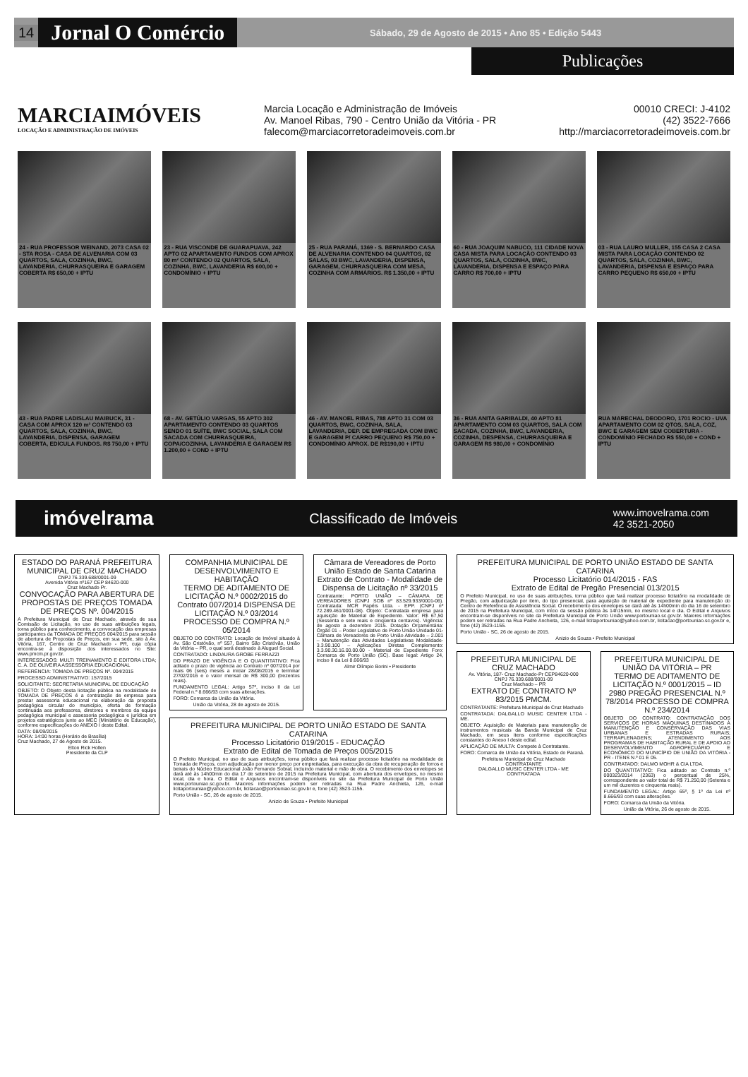14 Jornal O Comércio Sábado, 29 de Agosto de 2015 • Ano 85 • Edição 5443
Publicações
MARCIAIMÓVEIS
LOCAÇÃO E ADMINISTRAÇÃO DE IMÓVEIS
Marcia Locação e Administração de Imóveis
Av. Manoel Ribas, 790 - Centro União da Vitória - PR
falecom@marciacorretoradeimoveis.com.br
00010 CRECI: J-4102
(42) 3522-7666
http://marciacorretoradeimoveis.com.br
24 - RUA PROFESSOR WEINAND, 2073 CASA 02 - STA ROSA - CASA DE ALVENARIA COM 03 QUARTOS, SALA, COZINHA, BWC, LAVANDERIA, CHURRASQUEIRA E GARAGEM COBERTA R$ 650,00 + IPTU
23 - RUA VISCONDE DE GUARAPUAVA, 242 APTO 02 APARTAMENTO FUNDOS COM APROX 80 m² CONTENDO 02 QUARTOS, SALA, COZINHA, BWC, LAVANDERIA R$ 600,00 + CONDOMÍNIO + IPTU
25 - RUA PARANÁ, 1369 - S. BERNARDO CASA DE ALVENARIA CONTENDO 04 QUARTOS, 02 SALAS, 03 BWC, LAVANDERIA, DISPENSA, GARAGEM, CHURRASQUEIRA COM MESA, COZINHA COM ARMÁRIOS. R$ 1.350,00 + IPTU
60 - RUA JOAQUIM NABUCO, 111 CIDADE NOVA CASA MISTA PARA LOCAÇÃO CONTENDO 03 QUARTOS, SALA, COZINHA, BWC, LAVANDERIA, DISPENSA E ESPAÇO PARA CARRO R$ 700,00 + IPTU
03 - RUA LAURO MULLER, 155 CASA 2 CASA MISTA PARA LOCAÇÃO CONTENDO 02 QUARTOS, SALA, COZINHA, BWC, LAVANDERIA, DISPENSA E ESPAÇO PARA CARRO PEQUENO R$ 650,00 + IPTU
43 - RUA PADRE LADISLAU MAIBUCK, 31 - CASA COM APROX 120 m² CONTENDO 03 QUARTOS, SALA, COZINHA, BWC, LAVANDERIA, DISPENSA, GARAGEM COBERTA, EDÍCULA FUNDOS. R$ 750,00 + IPTU
68 - AV. GETÚLIO VARGAS, 55 APTO 302 APARTAMENTO CONTENDO 03 QUARTOS SENDO 01 SUÍTE, BWC SOCIAL, SALA COM SACADA COM CHURRASQUEIRA, COPA/COZINHA, LAVANDERIA E GARAGEM R$ 1.200,00 + COND + IPTU
46 - AV. MANOEL RIBAS, 788 APTO 31 COM 03 QUARTOS, BWC, COZINHA, SALA, LAVANDERIA, DEP. DE EMPREGADA COM BWC E GARAGEM P/ CARRO PEQUENO R$ 750,00 + CONDOMÍNIO APROX. DE R$190,00 + IPTU
36 - RUA ANITA GARIBALDI, 40 APTO 81 APARTAMENTO COM 03 QUARTOS, SALA COM SACADA, COZINHA, BWC, LAVANDERIA, COZINHA, DESPENSA, CHURRASQUEIRA E GARAGEM R$ 980,00 + CONDOMÍNIO
RUA MARECHAL DEODORO, 1701 ROCIO - UVA APARTAMENTO COM 02 QTOS, SALA, COZ, BWC E GARAGEM SEM COBERTURA - CONDOMÍNIO FECHADO R$ 550,00 + COND + IPTU
imóvelrama Classificado de Imóveis www.imovelrama.com
42 3521-2050
ESTADO DO PARANÁ PREFEITURA MUNICIPAL DE CRUZ MACHADO
CNPJ 76.339.688/0001-09
Avenida Vitória nº167 CEP 84620-000
Cruz Machado Pr.
CONVOCAÇÃO PARA ABERTURA DE PROPOSTAS DE PREÇOS TOMADA DE PREÇOS Nº. 004/2015
A Prefeitura Municipal de Cruz Machado, através de sua Comissão de Licitação, no uso de suas atribuições legais, torna público para conhecimento, a convocação das empresas participantes da TOMADA DE PREÇOS 004/2015 para sessão de abertura de Propostas de Preços, em sua sede, sito à Av. Vitória, 167, Centro de Cruz Machado - PR, cuja cópia encontra-se à disposição dos interessados no Site: www.pmcm.pr.gov.br.
INTERESSADOS: MULTI TREINAMENTO E EDITORA LTDA; C. A. DE OLIVEIRA ASSESSORIA EDUCACIONAL
REFERÊNCIA: TOMADA DE PREÇOS Nº. 004/2015
PROCESSO ADMINISTRATIVO: 157/2015
SOLICITANTE: SECRETARIA MUNICIPAL DE EDUCAÇÃO
OBJETO: O Objeto desta licitação pública na modalidade de TOMADA DE PREÇOS é a contratação de empresa para prestar assessoria educacional na elaboração da proposta pedagógica circular do município, oferta de formação continuada aos professores, diretores e membros da equipe pedagógica municipal e assessoria pedagógica e jurídica em projetos estratégicos junto ao MEC (Ministério de Educação), conforme especificações do ANEXO I deste Edital.
DATA: 08/09/2015
HORA: 14:00 horas (Horário de Brasília)
Cruz Machado, 27 de Agosto de 2015.
Elton Rick Hollen
Presidente da CLP
COMPANHIA MUNICIPAL DE DESENVOLVIMENTO E HABITAÇÃO
TERMO DE ADITAMENTO DE LICITAÇÃO N.º 0002/2015 do Contrato 007/2014 DISPENSA DE LICITAÇÃO N.º 03/2014 PROCESSO DE COMPRA N.º 05/2014
OBJETO DO CONTRATO: Locação de Imóvel situado à Av. São Cristóvão, nº 557, Bairro São Cristóvão, União da Vitória – PR, o qual será destinado à Aluguel Social.
CONTRATADO: LINDAURA GROBE FERRAZZI
DO PRAZO DE VIGÊNCIA E O QUANTITATIVO: Fica aditado o prazo de vigência ao Contrato nº 007/2014 por mais 06 (seis) meses a iniciar 28/08/2015 e terminar 27/02/2016 e o valor mensal de R$ 300,00 (trezentos reais).
FUNDAMENTO LEGAL: Artigo 57º, inciso II da Lei Federal n.º 8.666/93 com suas alterações.
FORO: Comarca da União da Vitória.
União da Vitória, 28 de agosto de 2015.
Câmara de Vereadores de Porto União Estado de Santa Catarina
Extrato de Contrato - Modalidade de Dispensa de Licitação nº 33/2015
Contratante: PORTO UNIÃO – CÂMARA DE VEREADORES (CNPJ SOB nº 83.529.933/0001-06). Contratada: MCR Papéis Ltda. - EPP. (CNPJ nº 72.289.461/0001-08). Objeto: Contratada empresa para aquisição de Material de Expediente. Valor: R$ 67,50 (Sessenta e sete reais e cinqüenta centavos). Vigência: de agosto a dezembro 2015. Dotação Orçamentária: Órgão 01 – Poder Legislativo de Porto União Unidade 01- Câmara de Vereadores de Porto União Atividade – 2.001 – Manutenção das Atividades Legislativas Modalidade- 3.3.90.100 – Aplicações Diretas Complemento: 3.3.90.30.16.00.00.00 - Material de Expediente Foro: Comarca de Porto União (SC). Base legal: Artigo 24, inciso II da Lei 8.666/93
Almir Olímpio Borini • Presidente
PREFEITURA MUNICIPAL DE PORTO UNIÃO ESTADO DE SANTA CATARINA
Processo Licitatório 019/2015 - EDUCAÇÃO
Extrato de Edital de Tomada de Preços 005/2015
O Prefeito Municipal, no uso de suas atribuições, torna público que fará realizar processo licitatório na modalidade de Tomada de Preços, com adjudicação por menor preço por empreitadas, para execução da obra de recuperação de forros e beirais do Núcleo Educacional João Fernando Sobral, incluindo material e mão de obra. O recebimento dos envelopes se dará até às 14h00min do dia 17 de setembro de 2015 na Prefeitura Municipal, com abertura dos envelopes, no mesmo local, dia e hora. O Edital e Arquivos encontram-se disponíveis no site da Prefeitura Municipal de Porto União www.portouniao.sc.gov.br. Maiores informações podem ser retiradas na Rua Padre Anchieta, 126, e-mail licitaportouniao@yahoo.com.br, licitacao@portouniao.sc.gov.br e, fone (42) 3523-1155.
Porto União - SC, 26 de agosto de 2015.
Anizio de Souza • Prefeito Municipal
PREFEITURA MUNICIPAL DE PORTO UNIÃO ESTADO DE SANTA CATARINA
Processo Licitatório 014/2015 - FAS
Extrato de Edital de Pregão Presencial 013/2015
O Prefeito Municipal, no uso de suas atribuições, torna público que fará realizar processo licitatório na modalidade de Pregão, com adjudicação por item, do tipo presencial, para aquisição de material de expediente para manutenção do Centro de Referência de Assistência Social. O recebimento dos envelopes se dará até às 14h00min do dia 16 de setembro de 2015 na Prefeitura Municipal, com início da sessão pública às 14h15min, no mesmo local e dia. O Edital e Arquivos encontram-se disponíveis no site da Prefeitura Municipal de Porto União www.portouniao.sc.gov.br. Maiores informações podem ser retiradas na Rua Padre Anchieta, 126, e-mail licitaportouniao@yahoo.com.br, licitacao@portouniao.sc.gov.br e, fone (42) 3523-1155.
Porto União - SC, 26 de agosto de 2015.
Anizio de Souza • Prefeito Municipal
PREFEITURA MUNICIPAL DE CRUZ MACHADO
Av. Vitória, 187- Cruz Machado-Pr CEP84620-000
CNPJ 76.339.688/0001-09
Cruz Machado – PR
EXTRATO DE CONTRATO Nº 83/2015 PMCM.
CONTRATANTE: Prefeitura Municipal de Cruz Machado
CONTRATADA: DALGALLO MUSIC CENTER LTDA - ME.
OBJETO: Aquisição de Materiais para manutenção de instrumentos musicais da Banda Municipal de Cruz Machado, em seus itens conforme especificações constantes do Anexo I deste edital.
APLICAÇÃO DE MULTA: Compete à Contratante.
FORO: Comarca de União da Vitória, Estado do Paraná.
Prefeitura Municipal de Cruz Machado
CONTRATANTE
DALGALLO MUSIC CENTER LTDA - ME
CONTRATADA
PREFEITURA MUNICIPAL DE UNIÃO DA VITÓRIA – PR
TERMO DE ADITAMENTO DE LICITAÇÃO N.º 0001/2015 – ID 2980 PREGÃO PRESENCIAL N.º 78/2014 PROCESSO DE COMPRA N.º 234/2014
OBJETO DO CONTRATO: CONTRATAÇÃO DOS SERVIÇOS DE HORAS MÁQUINAS DESTINADOS À MANUTENÇÃO E CONSERVAÇÃO DAS VIAS URBANAS E ESTRADAS RURAIS; TERRAPLENAGENS; ATENDIMENTO AOS PROGRAMAS DE HABITAÇÃO RURAL E DE APOIO AO DESENVOLVIMENTO AGROPECUÁRIO E ECONÔMICO DO MUNICÍPIO DE UNIÃO DA VITÓRIA - PR - ITENS N.º 01 E 05.
CONTRATADO: DALMO MOHR & CIA LTDA.
DO QUANTITATIVO: Fica aditado ao Contrato n.º 000323/2014 (2363) o percentual de 25%, correspondente ao valor total de R$ 71.250,00 (Setenta e um mil duzentos e cinquenta reais).
FUNDAMENTO LEGAL: Artigo 65º, § 1º da Lei nº 8.666/93 com suas alterações.
FORO: Comarca da União da Vitória.
União da Vitória, 26 de agosto de 2015.